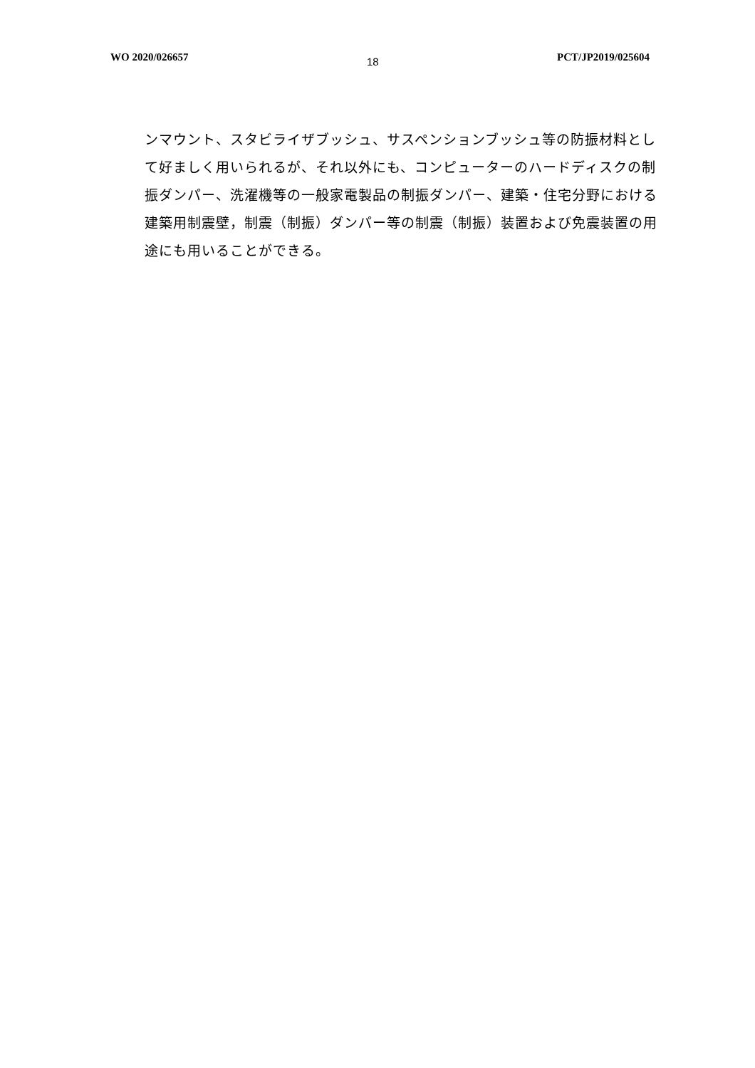WO 2020/026657 18 PCT/JP2019/025604
ンマウント、スタビライザブッシュ、サスペンションブッシュ等の防振材料として好ましく用いられるが、それ以外にも、コンピューターのハードディスクの制振ダンパー、洗濯機等の一般家電製品の制振ダンパー、建築・住宅分野における建築用制震壁，制震（制振）ダンパー等の制震（制振）装置および免震装置の用途にも用いることができる。